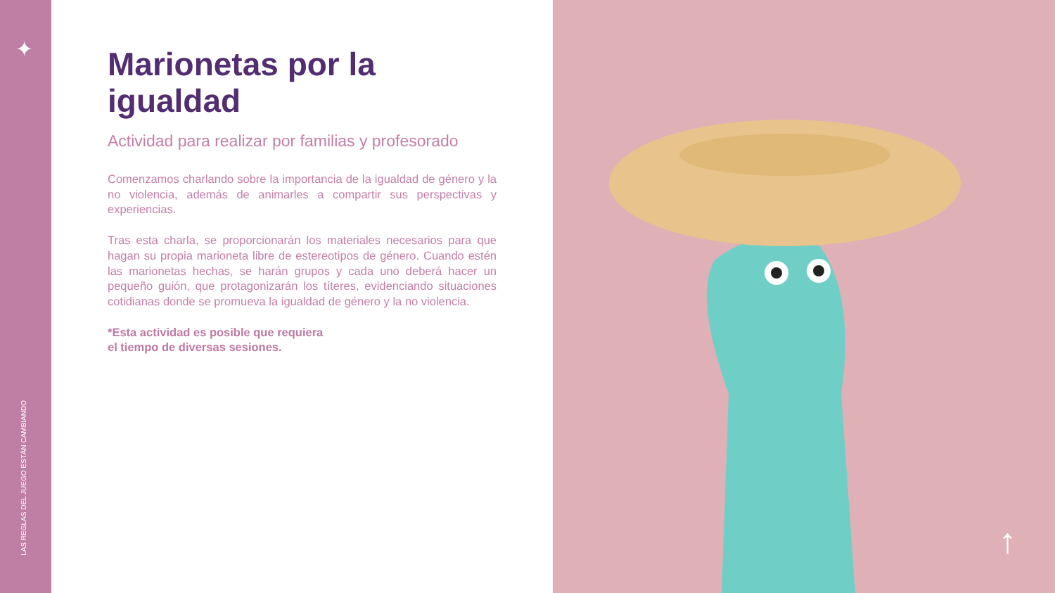✦
LAS REGLAS DEL JUEGO ESTÁN CAMBIANDO
Marionetas por la igualdad
Actividad para realizar por familias y profesorado
Comenzamos charlando sobre la importancia de la igualdad de género y la no violencia, además de animarles a compartir sus perspectivas y experiencias.
Tras esta charla, se proporcionarán los materiales necesarios para que hagan su propia marioneta libre de estereotipos de género. Cuando estén las marionetas hechas, se harán grupos y cada uno deberá hacer un pequeño guión, que protagonizarán los títeres, evidenciando situaciones cotidianas donde se promueva la igualdad de género y la no violencia.
*Esta actividad es posible que requiera
el tiempo de diversas sesiones.
↑